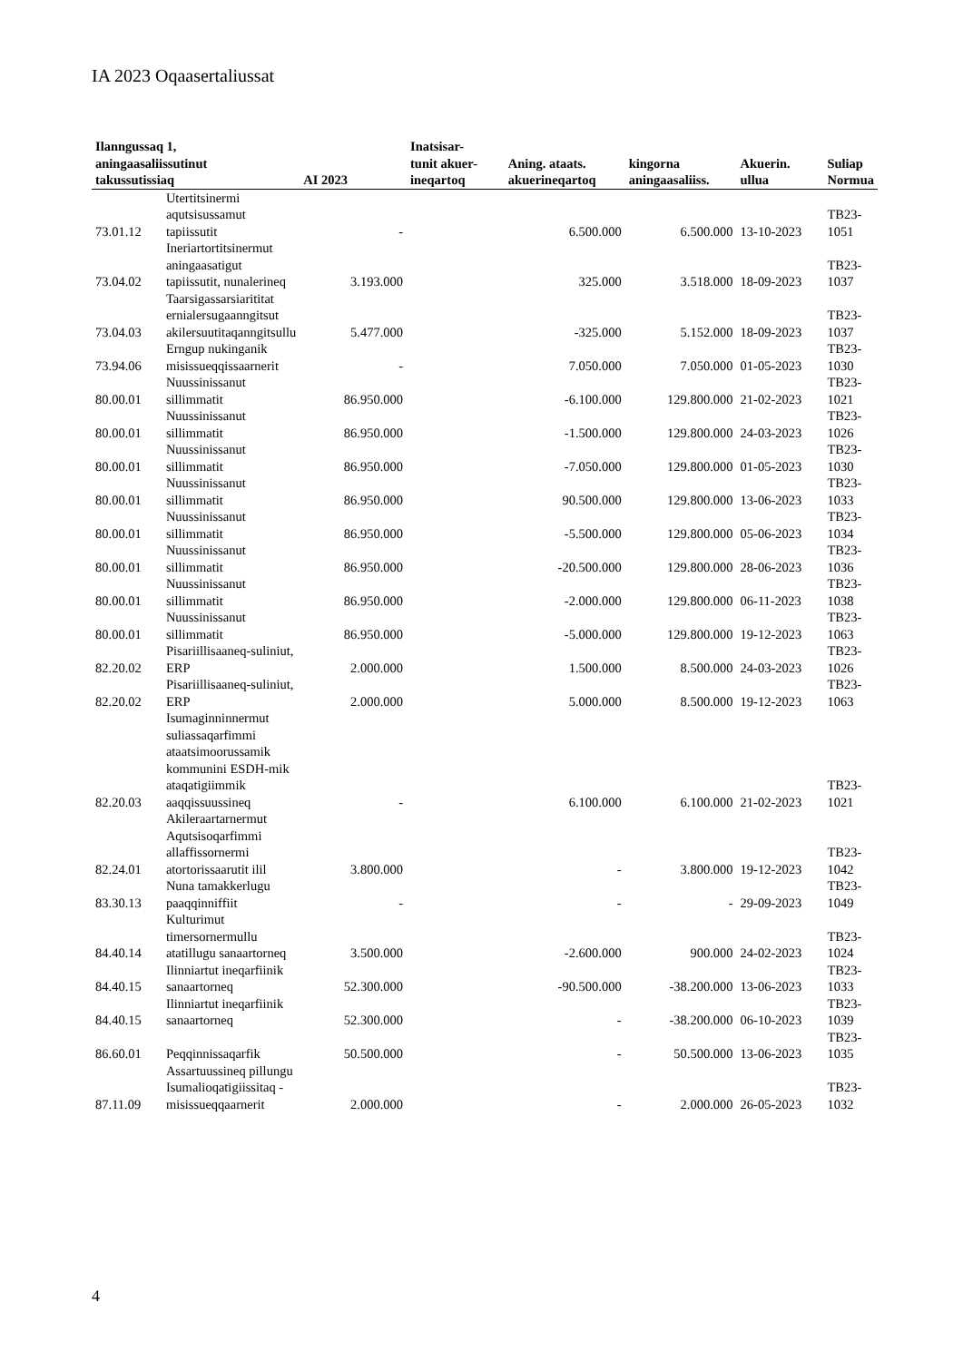IA 2023 Oqaasertaliussat
| Ilanngussaq 1, aningaasaliissutinut takussutissiaq | | AI 2023 | Inatsisar- tunit akuer- ineqartoq | Aning. ataats. akuerineqartoq | kingorna aningaasaliiss. | Akuerin. ullua | Suliap Normua |
| --- | --- | --- | --- | --- | --- | --- | --- |
| 73.01.12 | Utertitsinermi aqutsisussamut tapiissutit | - | | 6.500.000 | 6.500.000 | 13-10-2023 | TB23-1051 |
| 73.04.02 | Ineriartortitsinermut aningaasatigut tapiissutit, nunalerineq | 3.193.000 | | 325.000 | 3.518.000 | 18-09-2023 | TB23-1037 |
| 73.04.03 | Taarsigassarsiarititat ernialersugaanngitsut akilersuutitaqanngitsullu | 5.477.000 | | -325.000 | 5.152.000 | 18-09-2023 | TB23-1037 |
| 73.94.06 | Erngup nukinganik misissueqqissaarnerit | - | | 7.050.000 | 7.050.000 | 01-05-2023 | TB23-1030 |
| 80.00.01 | Nuussinissanut sillimmatit | 86.950.000 | | -6.100.000 | 129.800.000 | 21-02-2023 | TB23-1021 |
| 80.00.01 | Nuussinissanut sillimmatit | 86.950.000 | | -1.500.000 | 129.800.000 | 24-03-2023 | TB23-1026 |
| 80.00.01 | Nuussinissanut sillimmatit | 86.950.000 | | -7.050.000 | 129.800.000 | 01-05-2023 | TB23-1030 |
| 80.00.01 | Nuussinissanut sillimmatit | 86.950.000 | | 90.500.000 | 129.800.000 | 13-06-2023 | TB23-1033 |
| 80.00.01 | Nuussinissanut sillimmatit | 86.950.000 | | -5.500.000 | 129.800.000 | 05-06-2023 | TB23-1034 |
| 80.00.01 | Nuussinissanut sillimmatit | 86.950.000 | | -20.500.000 | 129.800.000 | 28-06-2023 | TB23-1036 |
| 80.00.01 | Nuussinissanut sillimmatit | 86.950.000 | | -2.000.000 | 129.800.000 | 06-11-2023 | TB23-1038 |
| 80.00.01 | Nuussinissanut sillimmatit | 86.950.000 | | -5.000.000 | 129.800.000 | 19-12-2023 | TB23-1063 |
| 82.20.02 | Pisariillisaaneq-suliniut, ERP | 2.000.000 | | 1.500.000 | 8.500.000 | 24-03-2023 | TB23-1026 |
| 82.20.02 | Pisariillisaaneq-suliniut, ERP | 2.000.000 | | 5.000.000 | 8.500.000 | 19-12-2023 | TB23-1063 |
| 82.20.03 | Isumaginninnermut suliassaqarfimmi ataatsimoorussamik kommunini ESDH-mik ataqatigiimmik aaqqissuussineq | - | | 6.100.000 | 6.100.000 | 21-02-2023 | TB23-1021 |
| 82.24.01 | Akileraartarnermut Aqutsisoqarfimmi allaffissornermi atortorissaarutit ilil | 3.800.000 | | - | 3.800.000 | 19-12-2023 | TB23-1042 |
| 83.30.13 | Nuna tamakkerlugu paaqqinniffiit | - | | - | - | 29-09-2023 | TB23-1049 |
| 84.40.14 | Kulturimut timersornermullu atatillugu sanaartorneq | 3.500.000 | | -2.600.000 | 900.000 | 24-02-2023 | TB23-1024 |
| 84.40.15 | Ilinniartut ineqarfiinik sanaartorneq | 52.300.000 | | -90.500.000 | -38.200.000 | 13-06-2023 | TB23-1033 |
| 84.40.15 | Ilinniartut ineqarfiinik sanaartorneq | 52.300.000 | | - | -38.200.000 | 06-10-2023 | TB23-1039 |
| 86.60.01 | Peqqinnissaqarfik | 50.500.000 | | - | 50.500.000 | 13-06-2023 | TB23-1035 |
| 87.11.09 | Assartuussineq pillungu Isumalioqatigiissitaq - misissueqqaarnerit | 2.000.000 | | - | 2.000.000 | 26-05-2023 | TB23-1032 |
4